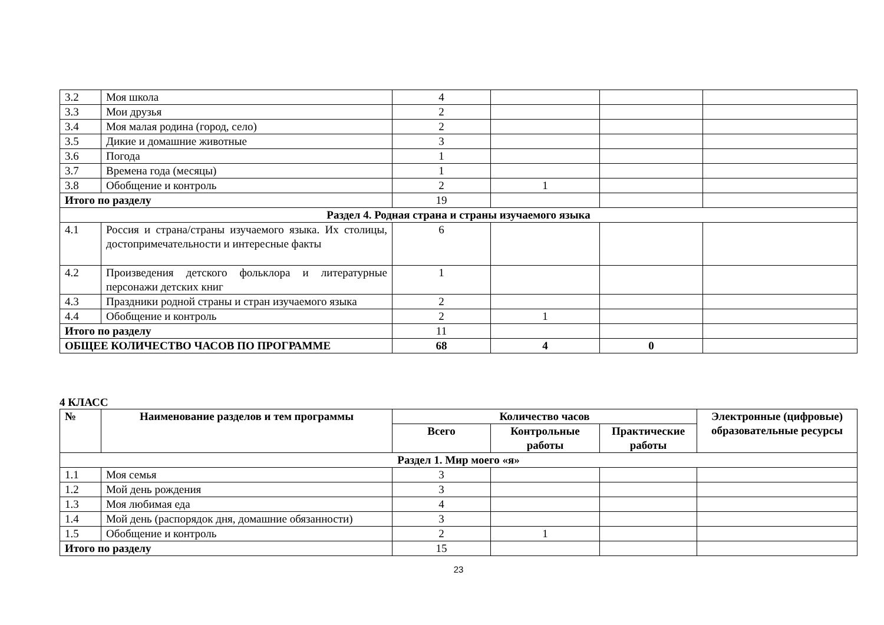| 3.2 | Моя школа | 4 | | | |
| 3.3 | Мои друзья | 2 | | | |
| 3.4 | Моя малая родина (город, село) | 2 | | | |
| 3.5 | Дикие и домашние животные | 3 | | | |
| 3.6 | Погода | 1 | | | |
| 3.7 | Времена года (месяцы) | 1 | | | |
| 3.8 | Обобщение и контроль | 2 | 1 | | |
| Итого по разделу | | 19 | | | |
| Раздел 4. Родная страна и страны изучаемого языка | | | | | |
| 4.1 | Россия и страна/страны изучаемого языка. Их столицы, достопримечательности и интересные факты | 6 | | | |
| 4.2 | Произведения детского фольклора и литературные персонажи детских книг | 1 | | | |
| 4.3 | Праздники родной страны и стран изучаемого языка | 2 | | | |
| 4.4 | Обобщение и контроль | 2 | 1 | | |
| Итого по разделу | | 11 | | | |
| ОБЩЕЕ КОЛИЧЕСТВО ЧАСОВ ПО ПРОГРАММЕ | | 68 | 4 | 0 | |
4 КЛАСС
| № | Наименование разделов и тем программы | Количество часов | | | Электронные (цифровые) образовательные ресурсы |
| --- | --- | --- | --- | --- | --- |
| | | Всего | Контрольные работы | Практические работы | |
| Раздел 1. Мир моего «я» | | | | | |
| 1.1 | Моя семья | 3 | | | |
| 1.2 | Мой день рождения | 3 | | | |
| 1.3 | Моя любимая еда | 4 | | | |
| 1.4 | Мой день (распорядок дня, домашние обязанности) | 3 | | | |
| 1.5 | Обобщение и контроль | 2 | 1 | | |
| Итого по разделу | | 15 | | | |
23